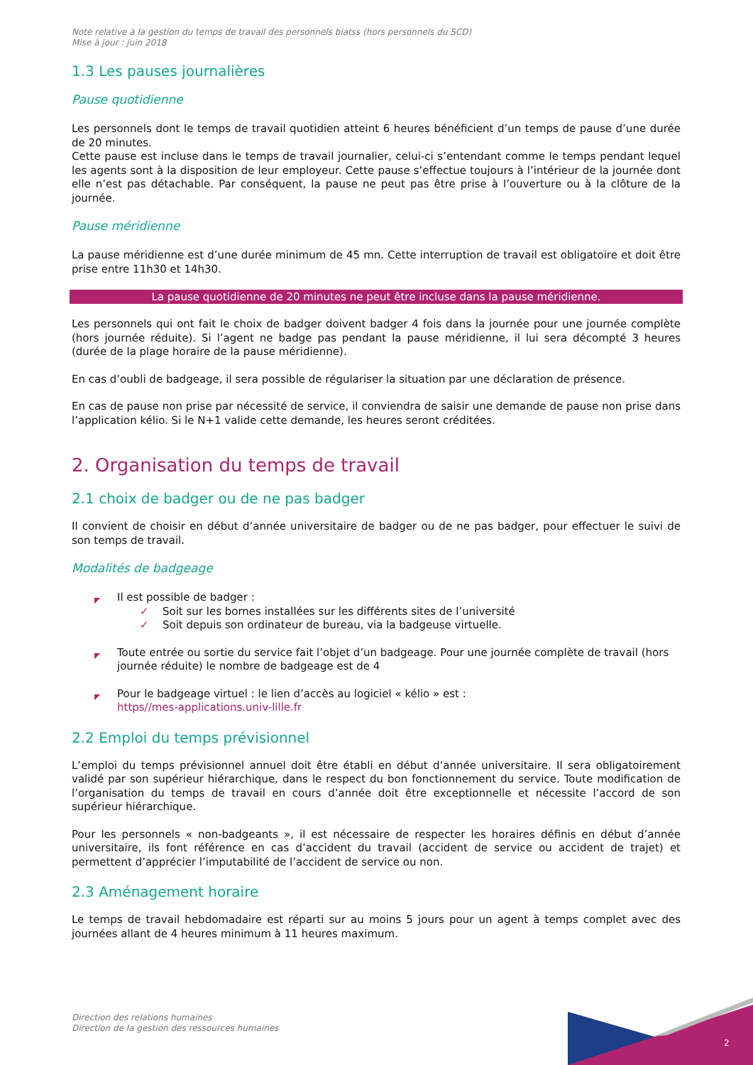Note relative à la gestion du temps de travail des personnels biatss (hors personnels du SCD)
Mise à jour : juin 2018
1.3 Les pauses journalières
Pause quotidienne
Les personnels dont le temps de travail quotidien atteint 6 heures bénéficient d’un temps de pause d’une durée de 20 minutes.
Cette pause est incluse dans le temps de travail journalier, celui-ci s’entendant comme le temps pendant lequel les agents sont à la disposition de leur employeur. Cette pause s’effectue toujours à l’intérieur de la journée dont elle n’est pas détachable. Par conséquent, la pause ne peut pas être prise à l’ouverture ou à la clôture de la journée.
Pause méridienne
La pause méridienne est d’une durée minimum de 45 mn. Cette interruption de travail est obligatoire et doit être prise entre 11h30 et 14h30.
La pause quotidienne de 20 minutes ne peut être incluse dans la pause méridienne.
Les personnels qui ont fait le choix de badger doivent badger 4 fois dans la journée pour une journée complète (hors journée réduite). Si l’agent ne badge pas pendant la pause méridienne, il lui sera décompté 3 heures (durée de la plage horaire de la pause méridienne).
En cas d’oubli de badgeage, il sera possible de régulariser la situation par une déclaration de présence.
En cas de pause non prise par nécessité de service, il conviendra de saisir une demande de pause non prise dans l’application kélio. Si le N+1 valide cette demande, les heures seront créditées.
2. Organisation du temps de travail
2.1 choix de badger ou de ne pas badger
Il convient de choisir en début d’année universitaire de badger ou de ne pas badger, pour effectuer le suivi de son temps de travail.
Modalités de badgeage
◤ Il est possible de badger :
✓ Soit sur les bornes installées sur les différents sites de l’université
✓ Soit depuis son ordinateur de bureau, via la badgeuse virtuelle.
◤ Toute entrée ou sortie du service fait l’objet d’un badgeage. Pour une journée complète de travail (hors journée réduite) le nombre de badgeage est de 4
◤ Pour le badgeage virtuel : le lien d’accès au logiciel « kélio » est :
https//mes-applications.univ-lille.fr
2.2 Emploi du temps prévisionnel
L’emploi du temps prévisionnel annuel doit être établi en début d’année universitaire. Il sera obligatoirement validé par son supérieur hiérarchique, dans le respect du bon fonctionnement du service. Toute modification de l’organisation du temps de travail en cours d’année doit être exceptionnelle et nécessite l’accord de son supérieur hiérarchique.
Pour les personnels « non-badgeants », il est nécessaire de respecter les horaires définis en début d’année universitaire, ils font référence en cas d’accident du travail (accident de service ou accident de trajet) et permettent d’apprécier l’imputabilité de l’accident de service ou non.
2.3 Aménagement horaire
Le temps de travail hebdomadaire est réparti sur au moins 5 jours pour un agent à temps complet avec des journées allant de 4 heures minimum à 11 heures maximum.
Direction des relations humaines
Direction de la gestion des ressources humaines
2